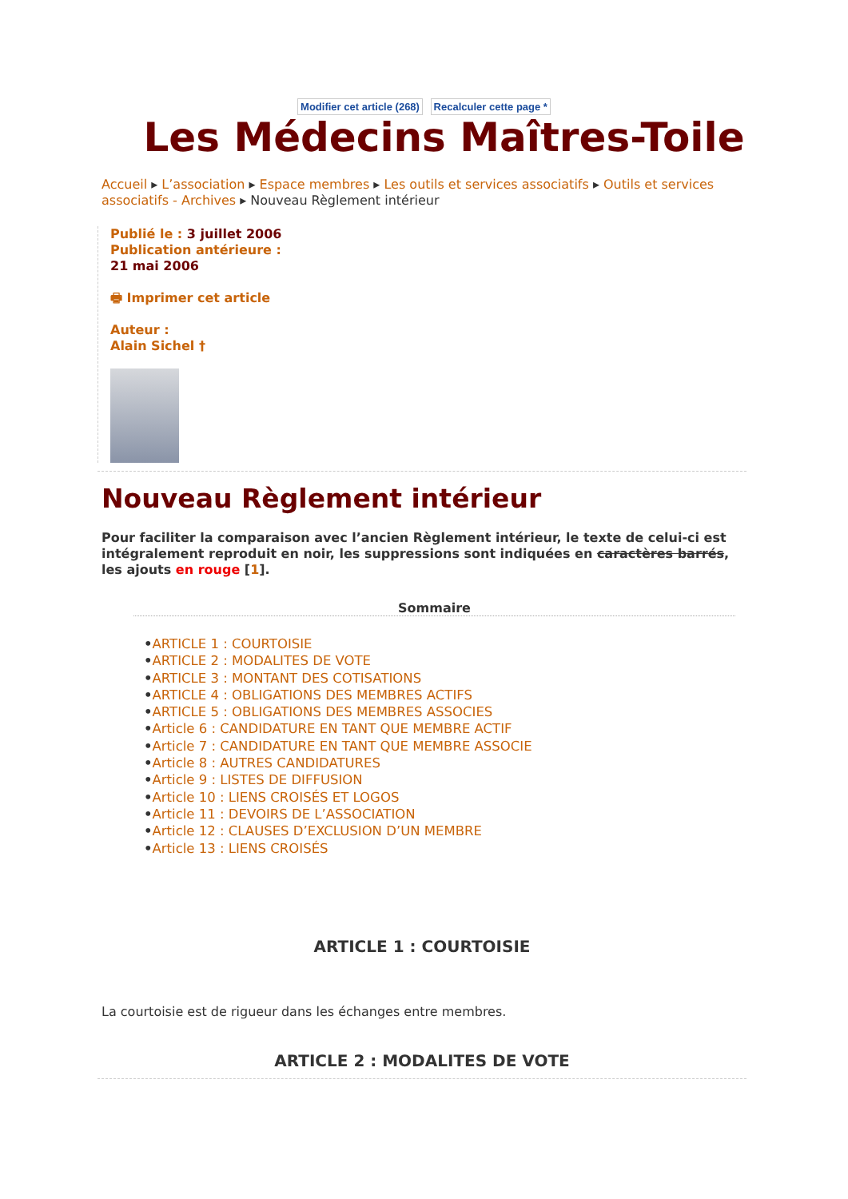Modifier cet article (268) Recalculer cette page *
Les Médecins Maîtres-Toile
Accueil ▸ L’association ▸ Espace membres ▸ Les outils et services associatifs ▸ Outils et services associatifs - Archives ▸ Nouveau Règlement intérieur
Publié le : 3 juillet 2006
Publication antérieure :
21 mai 2006
🖶 Imprimer cet article
Auteur :
Alain Sichel †
Nouveau Règlement intérieur
Pour faciliter la comparaison avec l’ancien Règlement intérieur, le texte de celui-ci est intégralement reproduit en noir, les suppressions sont indiquées en caractères barrés, les ajouts en rouge [1].
Sommaire
•ARTICLE 1 : COURTOISIE
•ARTICLE 2 : MODALITES DE VOTE
•ARTICLE 3 : MONTANT DES COTISATIONS
•ARTICLE 4 : OBLIGATIONS DES MEMBRES ACTIFS
•ARTICLE 5 : OBLIGATIONS DES MEMBRES ASSOCIES
•Article 6 : CANDIDATURE EN TANT QUE MEMBRE ACTIF
•Article 7 : CANDIDATURE EN TANT QUE MEMBRE ASSOCIE
•Article 8 : AUTRES CANDIDATURES
•Article 9 : LISTES DE DIFFUSION
•Article 10 : LIENS CROISÉS ET LOGOS
•Article 11 : DEVOIRS DE L’ASSOCIATION
•Article 12 : CLAUSES D’EXCLUSION D’UN MEMBRE
•Article 13 : LIENS CROISÉS
ARTICLE 1 : COURTOISIE
La courtoisie est de rigueur dans les échanges entre membres.
ARTICLE 2 : MODALITES DE VOTE